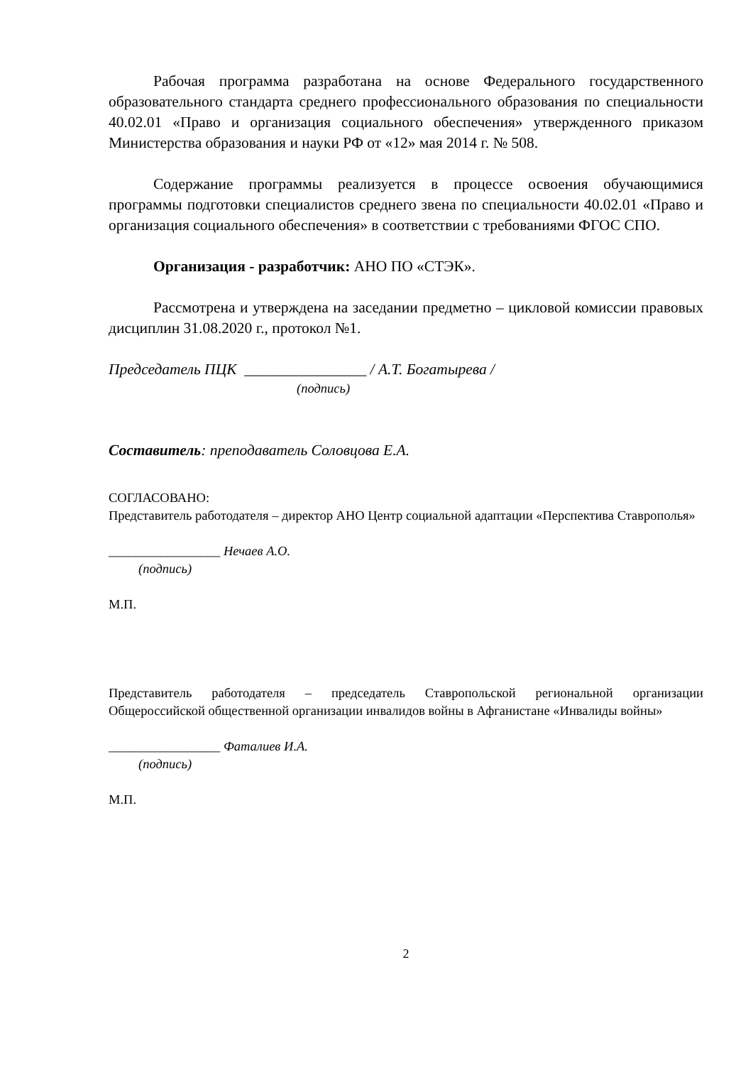Рабочая программа разработана на основе Федерального государственного образовательного стандарта среднего профессионального образования по специальности 40.02.01 «Право и организация социального обеспечения» утвержденного приказом Министерства образования и науки РФ от «12» мая 2014 г. № 508.
Содержание программы реализуется в процессе освоения обучающимися программы подготовки специалистов среднего звена по специальности 40.02.01 «Право и организация социального обеспечения» в соответствии с требованиями ФГОС СПО.
Организация - разработчик: АНО ПО «СТЭК».
Рассмотрена и утверждена на заседании предметно – цикловой комиссии правовых дисциплин 31.08.2020 г., протокол №1.
Председатель ПЦК ________________ / А.Т. Богатырева /
(подпись)
Составитель: преподаватель Соловцова Е.А.
СОГЛАСОВАНО:
Представитель работодателя – директор АНО Центр социальной адаптации «Перспектива Ставрополья»
_________________ Нечаев А.О.
(подпись)
М.П.
Представитель работодателя – председатель Ставропольской региональной организации Общероссийской общественной организации инвалидов войны в Афганистане «Инвалиды войны»
_________________ Фаталиев И.А.
(подпись)
М.П.
2